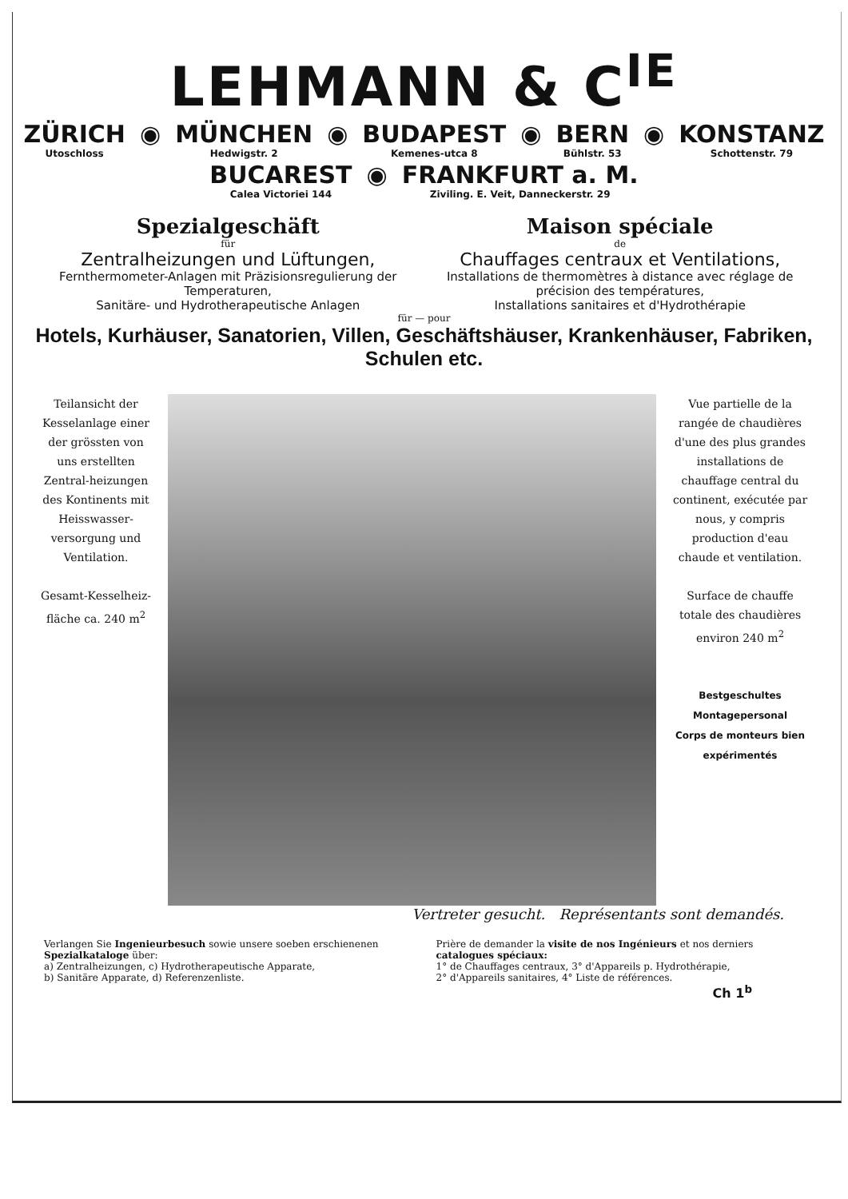LEHMANN & C<sup>IE</sup>
ZÜRICH
Utoschloss
◉
MÜNCHEN
Hedwigstr. 2
◉
BUDAPEST
Kemenes-utca 8
◉
BERN
Bühlstr. 53
◉
KONSTANZ
Schottenstr. 79
BUCAREST
Calea Victoriei 144
◉
FRANKFURT a. M.
Ziviling. E. Veit, Danneckerstr. 29
Spezialgeschäft
für
Zentralheizungen und Lüftungen,
Fernthermometer-Anlagen mit Präzisionsregulierung der Temperaturen,
Sanitäre- und Hydrotherapeutische Anlagen
Maison spéciale
de
Chauffages centraux et Ventilations,
Installations de thermomètres à distance avec réglage de précision des températures,
Installations sanitaires et d'Hydrothérapie
für — pour
Hotels, Kurhäuser, Sanatorien, Villen, Geschäftshäuser, Krankenhäuser, Fabriken, Schulen etc.
Teilansicht der Kesselanlage einer der grössten von uns erstellten Zentral-heizungen des Kontinents mit Heisswasser-versorgung und Ventilation.
Gesamt-Kesselheiz-fläche ca. 240 m<sup>2</sup>
Vue partielle de la rangée de chaudières d'une des plus grandes installations de chauffage central du continent, exécutée par nous, y compris production d'eau chaude et ventilation.
Surface de chauffe totale des chaudières environ 240 m<sup>2</sup>
Bestgeschultes Montagepersonal
Corps de monteurs bien expérimentés
Vertreter gesucht. Représentants sont demandés.
Verlangen Sie Ingenieurbesuch sowie unsere soeben erschienenen Spezialkataloge über:
a) Zentralheizungen, c) Hydrotherapeutische Apparate,
b) Sanitäre Apparate, d) Referenzenliste.
Prière de demander la visite de nos Ingénieurs et nos derniers catalogues spéciaux:
1° de Chauffages centraux, 3° d'Appareils p. Hydrothérapie,
2° d'Appareils sanitaires, 4° Liste de références.
Ch 1<sup>b</sup>